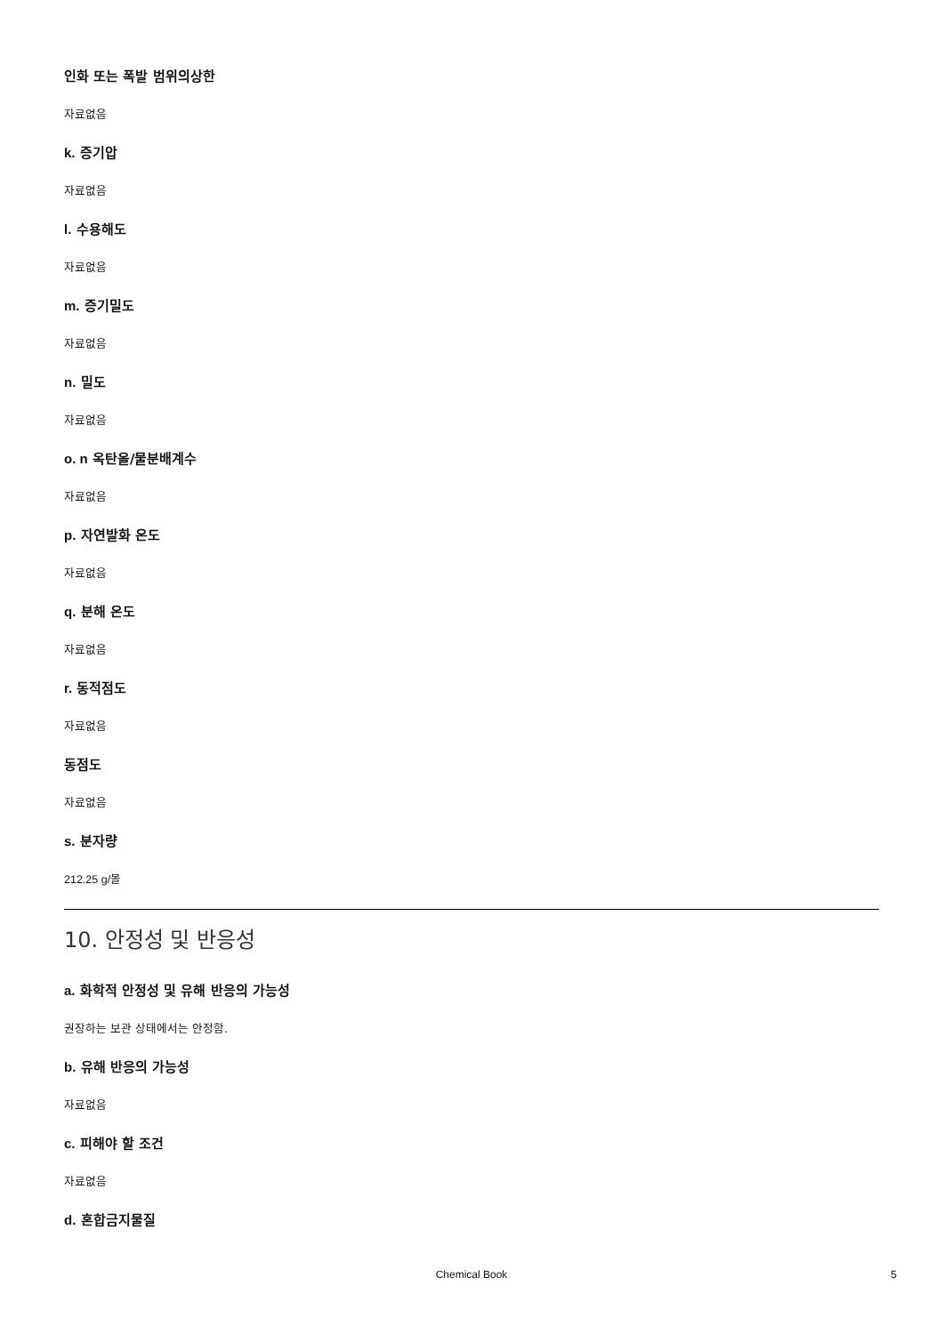인화 또는 폭발 범위의상한
자료없음
k. 증기압
자료없음
l. 수용해도
자료없음
m. 증기밀도
자료없음
n. 밀도
자료없음
o. n 옥탄올/물분배계수
자료없음
p. 자연발화 온도
자료없음
q. 분해 온도
자료없음
r. 동적점도
자료없음
동점도
자료없음
s. 분자량
212.25 g/몰
10. 안정성 및 반응성
a. 화학적 안정성 및 유해 반응의 가능성
권장하는 보관 상태에서는 안정함.
b. 유해 반응의 가능성
자료없음
c. 피해야 할 조건
자료없음
d. 혼합금지물질
Chemical Book 5